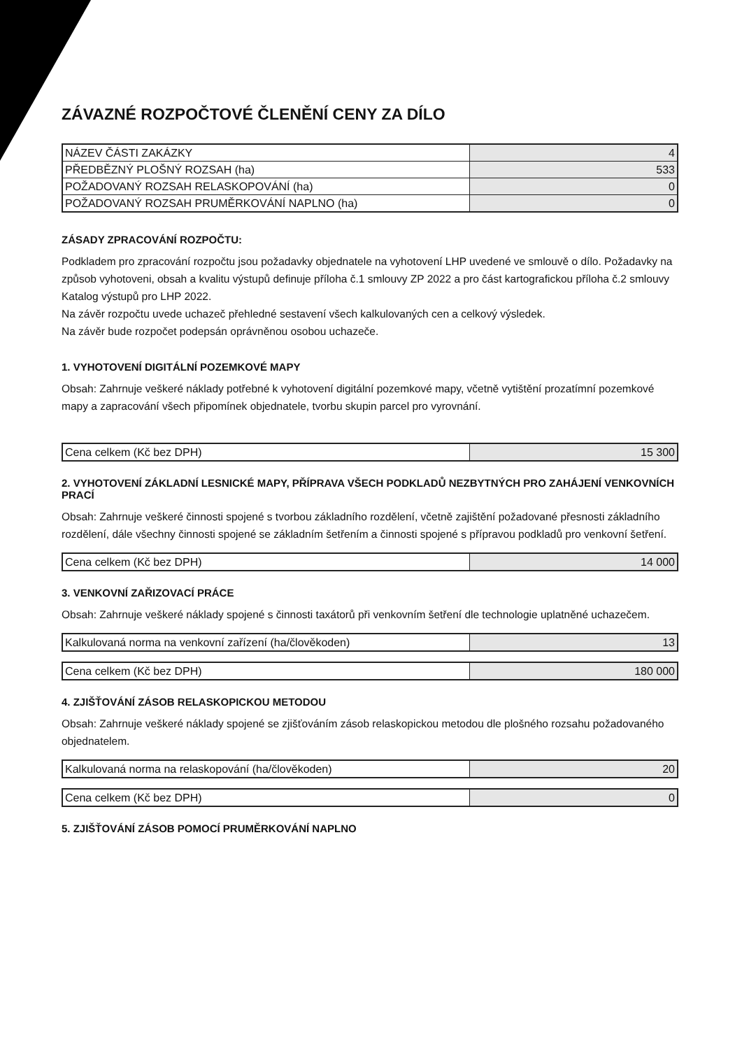ZÁVAZNÉ ROZPOČTOVÉ ČLENĚNÍ CENY ZA DÍLO
| NÁZEV ČÁSTI ZAKÁZKY | 4 |
| PŘEDBĚZNÝ PLOŠNÝ ROZSAH (ha) | 533 |
| POŽADOVANÝ ROZSAH RELASKOPOVÁNÍ (ha) | 0 |
| POŽADOVANÝ ROZSAH PRUMĚRKOVÁNÍ NAPLNO (ha) | 0 |
ZÁSADY ZPRACOVÁNÍ ROZPOČTU:
Podkladem pro zpracování rozpočtu jsou požadavky objednatele na vyhotovení LHP uvedené ve smlouvě o dílo. Požadavky na způsob vyhotoveni, obsah a kvalitu výstupů definuje příloha č.1 smlouvy ZP 2022 a pro část kartografickou příloha č.2 smlouvy Katalog výstupů pro LHP 2022.
Na závěr rozpočtu uvede uchazeč přehledné sestavení všech kalkulovaných cen a celkový výsledek.
Na závěr bude rozpočet podepsán oprávněnou osobou uchazeče.
1. VYHOTOVENÍ DIGITÁLNÍ POZEMKOVÉ MAPY
Obsah: Zahrnuje veškeré náklady potřebné k vyhotovení digitální pozemkové mapy, včetně vytištění prozatímní pozemkové mapy a zapracování všech připomínek objednatele, tvorbu skupin parcel pro vyrovnání.
| Cena celkem (Kč bez DPH) | 15 300 |
2. VYHOTOVENÍ ZÁKLADNÍ LESNICKÉ MAPY, PŘÍPRAVA VŠECH PODKLADŮ NEZBYTNÝCH PRO ZAHÁJENÍ VENKOVNÍCH PRACÍ
Obsah: Zahrnuje veškeré činnosti spojené s tvorbou základního rozdělení, včetně zajištění požadované přesnosti základního rozdělení, dále všechny činnosti spojené se základním šetřením a činnosti spojené s přípravou podkladů pro venkovní šetření.
| Cena celkem (Kč bez DPH) | 14 000 |
3. VENKOVNÍ ZAŘIZOVACÍ PRÁCE
Obsah: Zahrnuje veškeré náklady spojené s činnosti taxátorů při venkovním šetření dle technologie uplatněné uchazečem.
| Kalkulovaná norma na venkovní zařízení (ha/člověkoden) | 13 |
| Cena celkem (Kč bez DPH) | 180 000 |
4. ZJIŠŤOVÁNÍ ZÁSOB RELASKOPICKOU METODOU
Obsah: Zahrnuje veškeré náklady spojené se zjišťováním zásob relaskopickou metodou dle plošného rozsahu požadovaného objednatelem.
| Kalkulovaná norma na relaskopování (ha/člověkoden) | 20 |
| Cena celkem (Kč bez DPH) | 0 |
5. ZJIŠŤOVÁNÍ ZÁSOB POMOCÍ PRUMĚRKOVÁNÍ NAPLNO